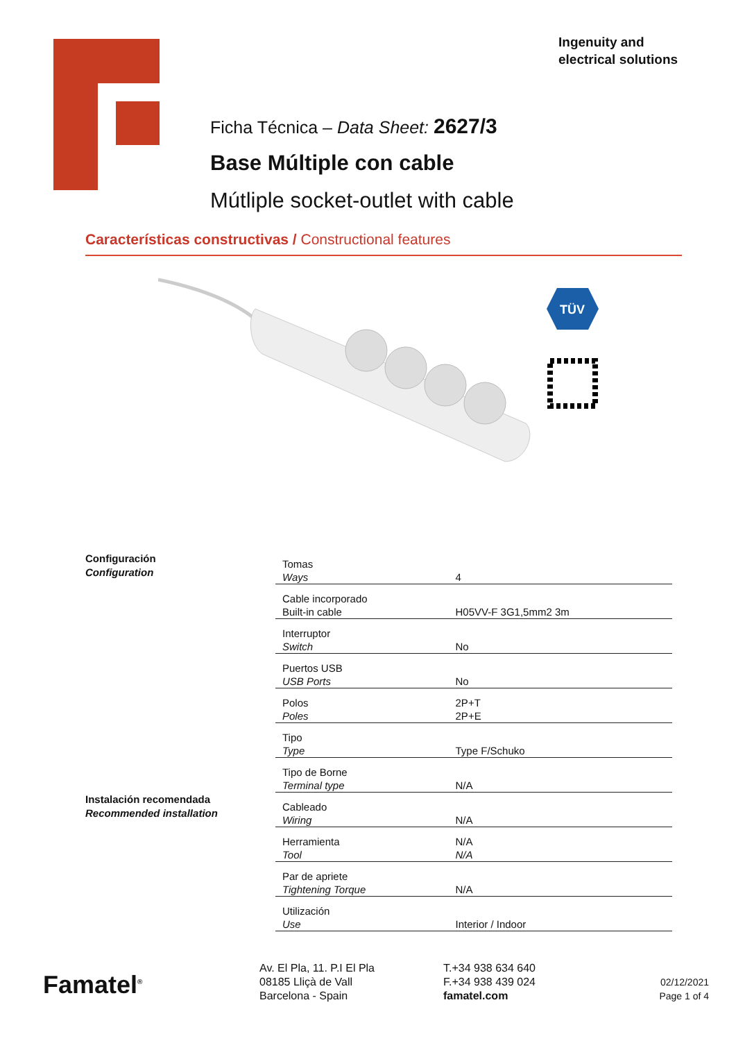Ingenuity and
electrical solutions
Ficha Técnica – Data Sheet: 2627/3
Base Múltiple con cable
Mútliple socket-outlet with cable
Características constructivas / Constructional features
TÜV
Configuración
Configuration
Instalación recomendada
Recommended installation
| Tomas Ways | 4 |
| Cable incorporado Built-in cable | H05VV-F 3G1,5mm2 3m |
| Interruptor Switch | No |
| Puertos USB USB Ports | No |
| Polos Poles | 2P+T 2P+E |
| Tipo Type | Type F/Schuko |
| Tipo de Borne Terminal type | N/A |
| Cableado Wiring | N/A |
| Herramienta Tool | N/A N/A |
| Par de apriete Tightening Torque | N/A |
| Utilización Use | Interior / Indoor |
Famatel<sup>®</sup>
Av. El Pla, 11. P.I El Pla
08185 Lliçà de Vall
Barcelona - Spain
T.+34 938 634 640
F.+34 938 439 024
famatel.com
02/12/2021
Page 1 of 4